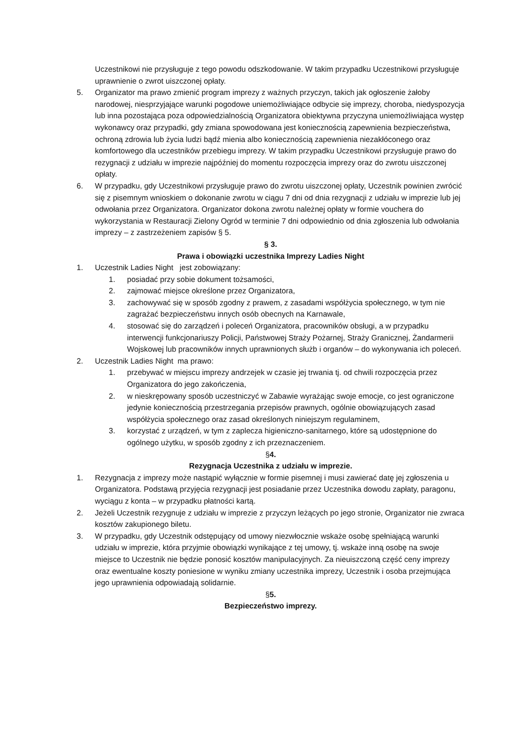Uczestnikowi nie przysługuje z tego powodu odszkodowanie. W takim przypadku Uczestnikowi przysługuje uprawnienie o zwrot uiszczonej opłaty.
5. Organizator ma prawo zmienić program imprezy z ważnych przyczyn, takich jak ogłoszenie żałoby narodowej, niesprzyjające warunki pogodowe uniemożliwiające odbycie się imprezy, choroba, niedyspozycja lub inna pozostająca poza odpowiedzialnością Organizatora obiektywna przyczyna uniemożliwiająca występ wykonawcy oraz przypadki, gdy zmiana spowodowana jest koniecznością zapewnienia bezpieczeństwa, ochroną zdrowia lub życia ludzi bądź mienia albo koniecznością zapewnienia niezakłóconego oraz komfortowego dla uczestników przebiegu imprezy. W takim przypadku Uczestnikowi przysługuje prawo do rezygnacji z udziału w imprezie najpóźniej do momentu rozpoczęcia imprezy oraz do zwrotu uiszczonej opłaty.
6. W przypadku, gdy Uczestnikowi przysługuje prawo do zwrotu uiszczonej opłaty, Uczestnik powinien zwrócić się z pisemnym wnioskiem o dokonanie zwrotu w ciągu 7 dni od dnia rezygnacji z udziału w imprezie lub jej odwołania przez Organizatora. Organizator dokona zwrotu należnej opłaty w formie vouchera do wykorzystania w Restauracji Zielony Ogród w terminie 7 dni odpowiednio od dnia zgłoszenia lub odwołania imprezy – z zastrzeżeniem zapisów § 5.
§ 3.
Prawa i obowiązki uczestnika Imprezy Ladies Night
1. Uczestnik Ladies Night jest zobowiązany:
1. posiadać przy sobie dokument tożsamości,
2. zajmować miejsce określone przez Organizatora,
3. zachowywać się w sposób zgodny z prawem, z zasadami współżycia społecznego, w tym nie zagrażać bezpieczeństwu innych osób obecnych na Karnawale,
4. stosować się do zarządzeń i poleceń Organizatora, pracowników obsługi, a w przypadku interwencji funkcjonariuszy Policji, Państwowej Straży Pożarnej, Straży Granicznej, Żandarmerii Wojskowej lub pracowników innych uprawnionych służb i organów – do wykonywania ich poleceń.
2. Uczestnik Ladies Night ma prawo:
1. przebywać w miejscu imprezy andrzejek w czasie jej trwania tj. od chwili rozpoczęcia przez Organizatora do jego zakończenia,
2. w nieskrępowany sposób uczestniczyć w Zabawie wyrażając swoje emocje, co jest ograniczone jedynie koniecznością przestrzegania przepisów prawnych, ogólnie obowiązujących zasad współżycia społecznego oraz zasad określonych niniejszym regulaminem,
3. korzystać z urządzeń, w tym z zaplecza higieniczno-sanitarnego, które są udostępnione do ogólnego użytku, w sposób zgodny z ich przeznaczeniem.
§4.
Rezygnacja Uczestnika z udziału w imprezie.
1. Rezygnacja z imprezy może nastąpić wyłącznie w formie pisemnej i musi zawierać datę jej zgłoszenia u Organizatora. Podstawą przyjęcia rezygnacji jest posiadanie przez Uczestnika dowodu zapłaty, paragonu, wyciągu z konta – w przypadku płatności kartą.
2. Jeżeli Uczestnik rezygnuje z udziału w imprezie z przyczyn leżących po jego stronie, Organizator nie zwraca kosztów zakupionego biletu.
3. W przypadku, gdy Uczestnik odstępujący od umowy niezwłocznie wskaże osobę spełniającą warunki udziału w imprezie, która przyjmie obowiązki wynikające z tej umowy, tj. wskaże inną osobę na swoje miejsce to Uczestnik nie będzie ponosić kosztów manipulacyjnych. Za nieuiszczoną część ceny imprezy oraz ewentualne koszty poniesione w wyniku zmiany uczestnika imprezy, Uczestnik i osoba przejmująca jego uprawnienia odpowiadają solidarnie.
§5.
Bezpieczeństwo imprezy.